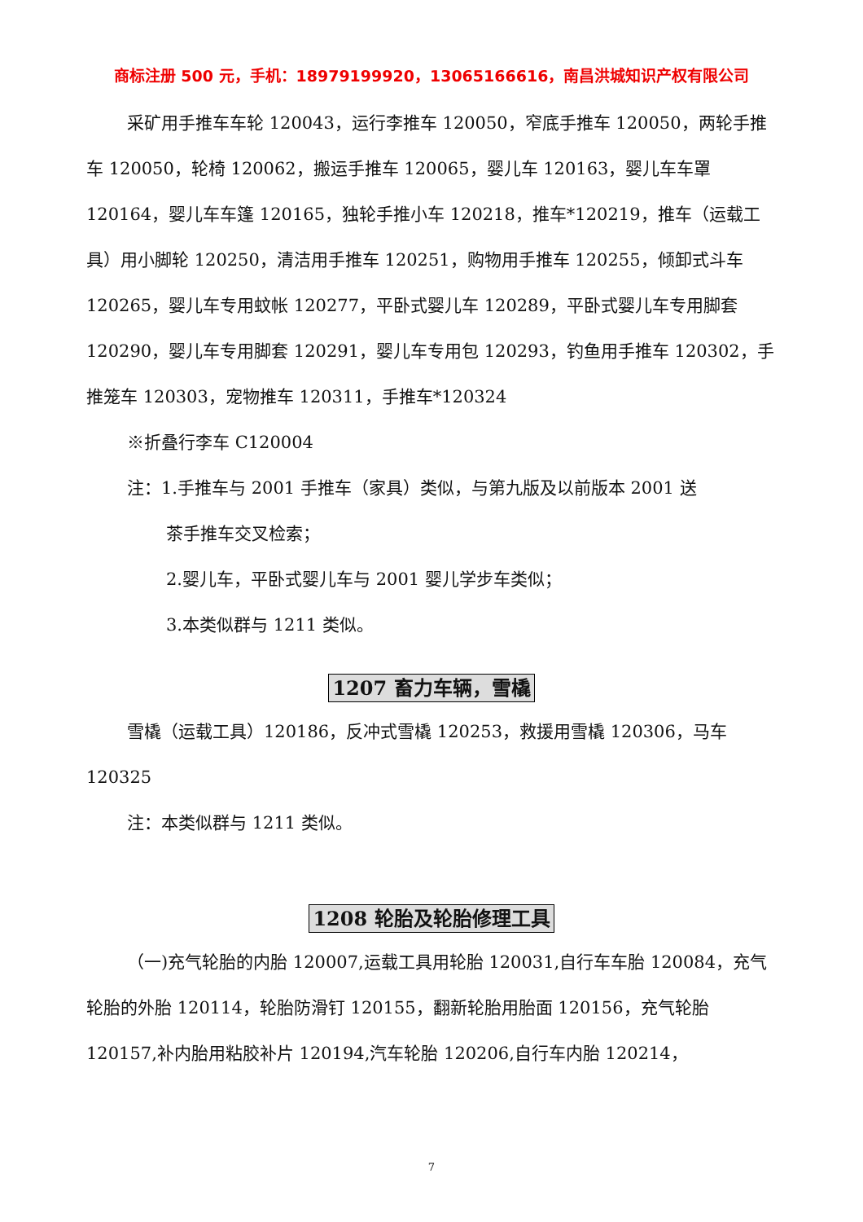商标注册 500 元，手机：18979199920，13065166616，南昌洪城知识产权有限公司
采矿用手推车车轮 120043，运行李推车 120050，窄底手推车 120050，两轮手推车 120050，轮椅 120062，搬运手推车 120065，婴儿车 120163，婴儿车车罩 120164，婴儿车车篷 120165，独轮手推小车 120218，推车*120219，推车（运载工具）用小脚轮 120250，清洁用手推车 120251，购物用手推车 120255，倾卸式斗车 120265，婴儿车专用蚊帐 120277，平卧式婴儿车 120289，平卧式婴儿车专用脚套 120290，婴儿车专用脚套 120291，婴儿车专用包 120293，钓鱼用手推车 120302，手推笼车 120303，宠物推车 120311，手推车*120324
※折叠行李车 C120004
注：1.手推车与 2001 手推车（家具）类似，与第九版及以前版本 2001 送
茶手推车交叉检索；
2.婴儿车，平卧式婴儿车与 2001 婴儿学步车类似；
3.本类似群与 1211 类似。
1207 畜力车辆，雪橇
雪橇（运载工具）120186，反冲式雪橇 120253，救援用雪橇 120306，马车 120325
注：本类似群与 1211 类似。
1208 轮胎及轮胎修理工具
（一)充气轮胎的内胎 120007,运载工具用轮胎 120031,自行车车胎 120084，充气轮胎的外胎 120114，轮胎防滑钉 120155，翻新轮胎用胎面 120156，充气轮胎 120157,补内胎用粘胶补片 120194,汽车轮胎 120206,自行车内胎 120214，
7